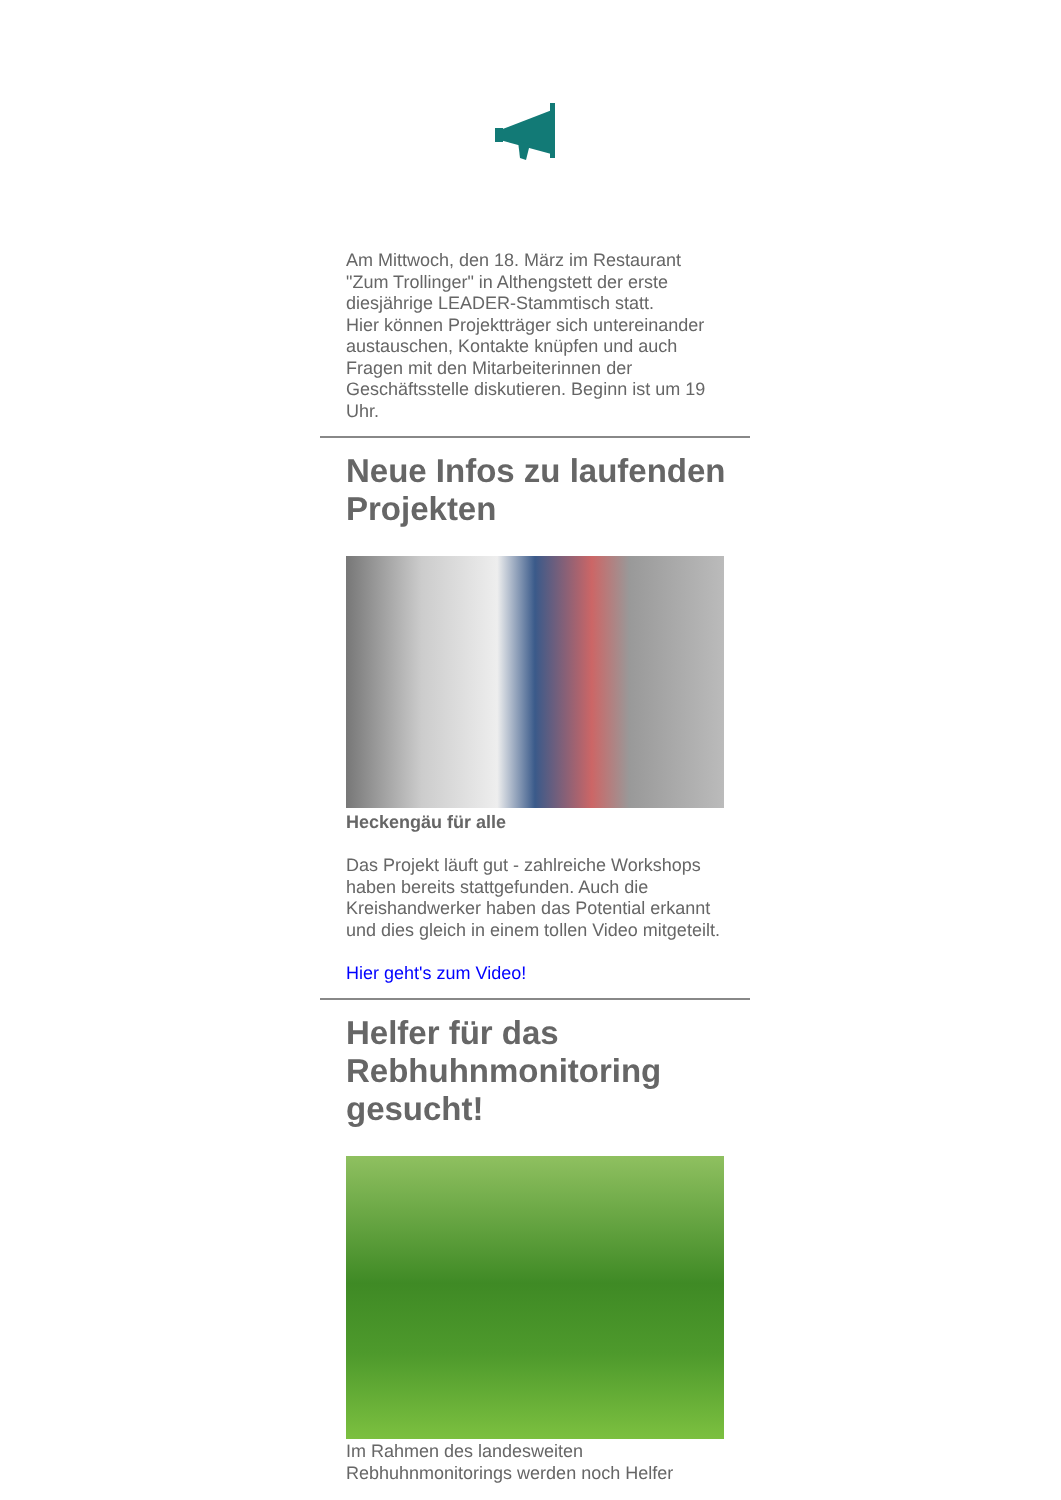Am Mittwoch, den 18. März im Restaurant "Zum Trollinger" in Althengstett der erste diesjährige LEADER-Stammtisch statt.
Hier können Projektträger sich untereinander austauschen, Kontakte knüpfen und auch Fragen mit den Mitarbeiterinnen der Geschäftsstelle diskutieren. Beginn ist um 19 Uhr.
Neue Infos zu laufenden Projekten
Heckengäu für alle
Das Projekt läuft gut - zahlreiche Workshops haben bereits stattgefunden. Auch die Kreishandwerker haben das Potential erkannt und dies gleich in einem tollen Video mitgeteilt.
Hier geht's zum Video!
Helfer für das Rebhuhnmonitoring gesucht!
Im Rahmen des landesweiten Rebhuhnmonitorings werden noch Helfer